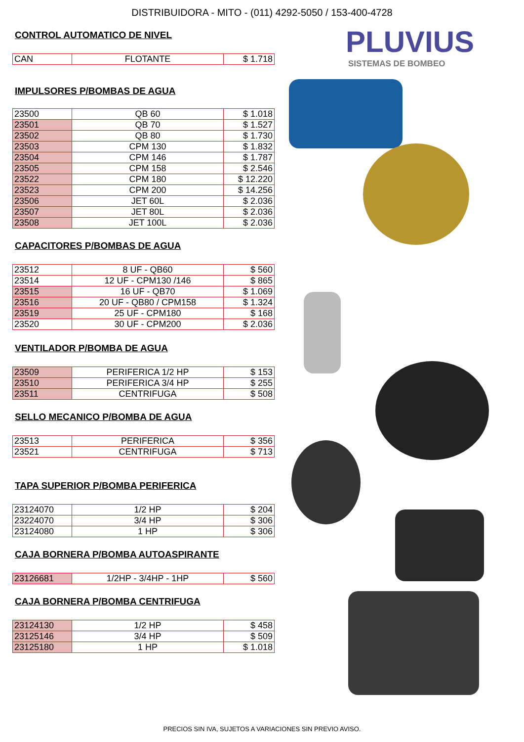DISTRIBUIDORA - MITO - (011) 4292-5050 / 153-400-4728
PLUVIUS
SISTEMAS DE BOMBEO
CONTROL AUTOMATICO DE NIVEL
| CAN | FLOTANTE | $ 1.718 |
IMPULSORES P/BOMBAS DE AGUA
| 23500 | QB 60 | $ 1.018 |
| 23501 | QB 70 | $ 1.527 |
| 23502 | QB 80 | $ 1.730 |
| 23503 | CPM 130 | $ 1.832 |
| 23504 | CPM 146 | $ 1.787 |
| 23505 | CPM 158 | $ 2.546 |
| 23522 | CPM 180 | $ 12.220 |
| 23523 | CPM 200 | $ 14.256 |
| 23506 | JET 60L | $ 2.036 |
| 23507 | JET 80L | $ 2.036 |
| 23508 | JET 100L | $ 2.036 |
CAPACITORES P/BOMBAS DE AGUA
| 23512 | 8 UF - QB60 | $ 560 |
| 23514 | 12 UF - CPM130 /146 | $ 865 |
| 23515 | 16 UF - QB70 | $ 1.069 |
| 23516 | 20 UF - QB80 / CPM158 | $ 1.324 |
| 23519 | 25 UF - CPM180 | $ 168 |
| 23520 | 30 UF - CPM200 | $ 2.036 |
VENTILADOR P/BOMBA DE AGUA
| 23509 | PERIFERICA 1/2 HP | $ 153 |
| 23510 | PERIFERICA 3/4 HP | $ 255 |
| 23511 | CENTRIFUGA | $ 508 |
SELLO MECANICO P/BOMBA DE AGUA
| 23513 | PERIFERICA | $ 356 |
| 23521 | CENTRIFUGA | $ 713 |
TAPA SUPERIOR P/BOMBA PERIFERICA
| 23124070 | 1/2 HP | $ 204 |
| 23224070 | 3/4 HP | $ 306 |
| 23124080 | 1 HP | $ 306 |
CAJA BORNERA P/BOMBA AUTOASPIRANTE
| 23126681 | 1/2HP - 3/4HP - 1HP | $ 560 |
CAJA BORNERA P/BOMBA CENTRIFUGA
| 23124130 | 1/2 HP | $ 458 |
| 23125146 | 3/4 HP | $ 509 |
| 23125180 | 1 HP | $ 1.018 |
PRECIOS SIN IVA, SUJETOS A VARIACIONES SIN PREVIO AVISO.